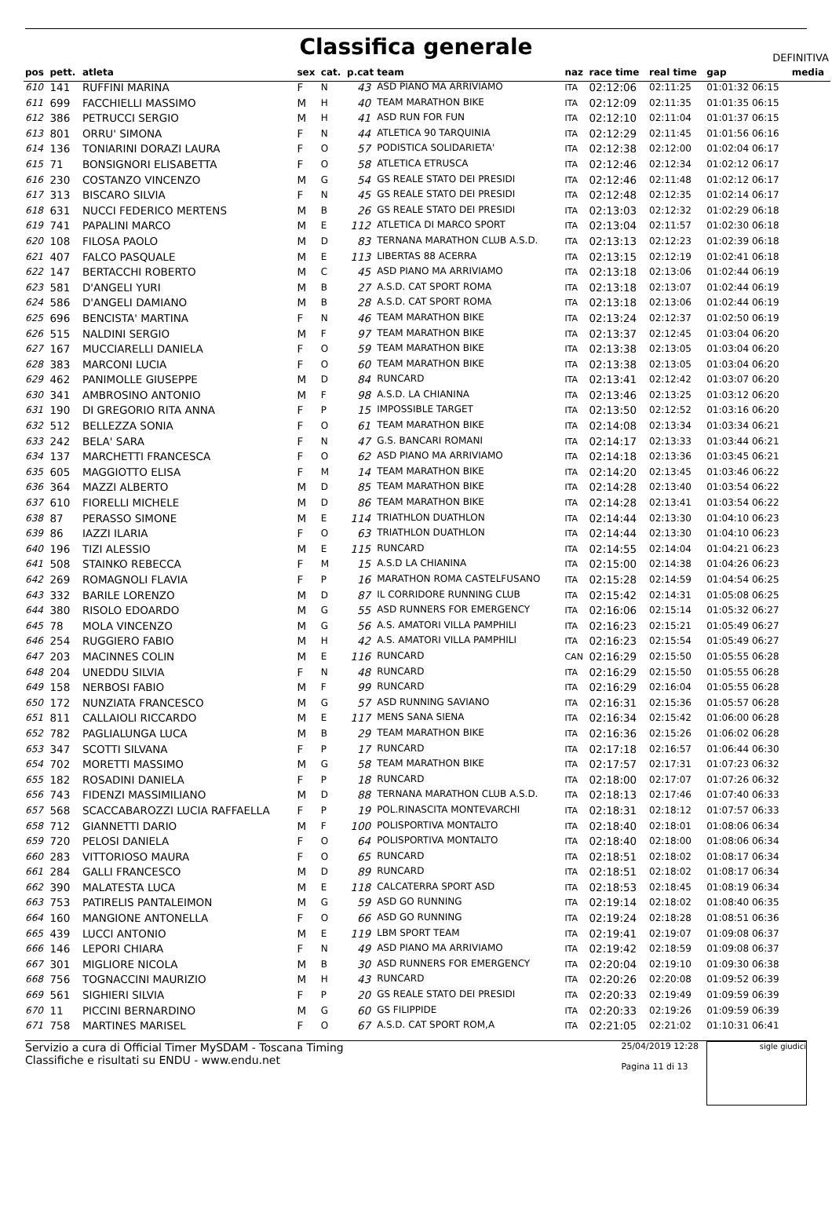Classifica generale
DEFINITIVA
| pos | pett. | atleta | sex | cat. | p.cat team | | naz | race time | real time | gap | media |
| --- | --- | --- | --- | --- | --- | --- | --- | --- | --- | --- | --- |
| 610 | 141 | RUFFINI MARINA | F | N | 43 | ASD PIANO MA ARRIVIAMO | ITA | 02:12:06 | 02:11:25 | 01:01:32 06:15 | |
| 611 | 699 | FACCHIELLI MASSIMO | M | H | 40 | TEAM MARATHON BIKE | ITA | 02:12:09 | 02:11:35 | 01:01:35 06:15 | |
| 612 | 386 | PETRUCCI SERGIO | M | H | 41 | ASD RUN FOR FUN | ITA | 02:12:10 | 02:11:04 | 01:01:37 06:15 | |
| 613 | 801 | ORRU' SIMONA | F | N | 44 | ATLETICA 90 TARQUINIA | ITA | 02:12:29 | 02:11:45 | 01:01:56 06:16 | |
| 614 | 136 | TONIARINI DORAZI LAURA | F | O | 57 | PODISTICA SOLIDARIETA' | ITA | 02:12:38 | 02:12:00 | 01:02:04 06:17 | |
| 615 | 71 | BONSIGNORI ELISABETTA | F | O | 58 | ATLETICA ETRUSCA | ITA | 02:12:46 | 02:12:34 | 01:02:12 06:17 | |
| 616 | 230 | COSTANZO VINCENZO | M | G | 54 | GS REALE STATO DEI PRESIDI | ITA | 02:12:46 | 02:11:48 | 01:02:12 06:17 | |
| 617 | 313 | BISCARO SILVIA | F | N | 45 | GS REALE STATO DEI PRESIDI | ITA | 02:12:48 | 02:12:35 | 01:02:14 06:17 | |
| 618 | 631 | NUCCI FEDERICO MERTENS | M | B | 26 | GS REALE STATO DEI PRESIDI | ITA | 02:13:03 | 02:12:32 | 01:02:29 06:18 | |
| 619 | 741 | PAPALINI MARCO | M | E | 112 | ATLETICA DI MARCO SPORT | ITA | 02:13:04 | 02:11:57 | 01:02:30 06:18 | |
| 620 | 108 | FILOSA PAOLO | M | D | 83 | TERNANA MARATHON CLUB A.S.D. | ITA | 02:13:13 | 02:12:23 | 01:02:39 06:18 | |
| 621 | 407 | FALCO PASQUALE | M | E | 113 | LIBERTAS 88 ACERRA | ITA | 02:13:15 | 02:12:19 | 01:02:41 06:18 | |
| 622 | 147 | BERTACCHI ROBERTO | M | C | 45 | ASD PIANO MA ARRIVIAMO | ITA | 02:13:18 | 02:13:06 | 01:02:44 06:19 | |
| 623 | 581 | D'ANGELI YURI | M | B | 27 | A.S.D. CAT SPORT ROMA | ITA | 02:13:18 | 02:13:07 | 01:02:44 06:19 | |
| 624 | 586 | D'ANGELI DAMIANO | M | B | 28 | A.S.D. CAT SPORT ROMA | ITA | 02:13:18 | 02:13:06 | 01:02:44 06:19 | |
| 625 | 696 | BENCISTA' MARTINA | F | N | 46 | TEAM MARATHON BIKE | ITA | 02:13:24 | 02:12:37 | 01:02:50 06:19 | |
| 626 | 515 | NALDINI SERGIO | M | F | 97 | TEAM MARATHON BIKE | ITA | 02:13:37 | 02:12:45 | 01:03:04 06:20 | |
| 627 | 167 | MUCCIARELLI DANIELA | F | O | 59 | TEAM MARATHON BIKE | ITA | 02:13:38 | 02:13:05 | 01:03:04 06:20 | |
| 628 | 383 | MARCONI LUCIA | F | O | 60 | TEAM MARATHON BIKE | ITA | 02:13:38 | 02:13:05 | 01:03:04 06:20 | |
| 629 | 462 | PANIMOLLE GIUSEPPE | M | D | 84 | RUNCARD | ITA | 02:13:41 | 02:12:42 | 01:03:07 06:20 | |
| 630 | 341 | AMBROSINO ANTONIO | M | F | 98 | A.S.D. LA CHIANINA | ITA | 02:13:46 | 02:13:25 | 01:03:12 06:20 | |
| 631 | 190 | DI GREGORIO RITA ANNA | F | P | 15 | IMPOSSIBLE TARGET | ITA | 02:13:50 | 02:12:52 | 01:03:16 06:20 | |
| 632 | 512 | BELLEZZA SONIA | F | O | 61 | TEAM MARATHON BIKE | ITA | 02:14:08 | 02:13:34 | 01:03:34 06:21 | |
| 633 | 242 | BELA' SARA | F | N | 47 | G.S. BANCARI ROMANI | ITA | 02:14:17 | 02:13:33 | 01:03:44 06:21 | |
| 634 | 137 | MARCHETTI FRANCESCA | F | O | 62 | ASD PIANO MA ARRIVIAMO | ITA | 02:14:18 | 02:13:36 | 01:03:45 06:21 | |
| 635 | 605 | MAGGIOTTO ELISA | F | M | 14 | TEAM MARATHON BIKE | ITA | 02:14:20 | 02:13:45 | 01:03:46 06:22 | |
| 636 | 364 | MAZZI ALBERTO | M | D | 85 | TEAM MARATHON BIKE | ITA | 02:14:28 | 02:13:40 | 01:03:54 06:22 | |
| 637 | 610 | FIORELLI MICHELE | M | D | 86 | TEAM MARATHON BIKE | ITA | 02:14:28 | 02:13:41 | 01:03:54 06:22 | |
| 638 | 87 | PERASSO SIMONE | M | E | 114 | TRIATHLON DUATHLON | ITA | 02:14:44 | 02:13:30 | 01:04:10 06:23 | |
| 639 | 86 | IAZZI ILARIA | F | O | 63 | TRIATHLON DUATHLON | ITA | 02:14:44 | 02:13:30 | 01:04:10 06:23 | |
| 640 | 196 | TIZI ALESSIO | M | E | 115 | RUNCARD | ITA | 02:14:55 | 02:14:04 | 01:04:21 06:23 | |
| 641 | 508 | STAINKO REBECCA | F | M | 15 | A.S.D LA CHIANINA | ITA | 02:15:00 | 02:14:38 | 01:04:26 06:23 | |
| 642 | 269 | ROMAGNOLI FLAVIA | F | P | 16 | MARATHON ROMA CASTELFUSANO | ITA | 02:15:28 | 02:14:59 | 01:04:54 06:25 | |
| 643 | 332 | BARILE LORENZO | M | D | 87 | IL CORRIDORE RUNNING CLUB | ITA | 02:15:42 | 02:14:31 | 01:05:08 06:25 | |
| 644 | 380 | RISOLO EDOARDO | M | G | 55 | ASD RUNNERS FOR EMERGENCY | ITA | 02:16:06 | 02:15:14 | 01:05:32 06:27 | |
| 645 | 78 | MOLA VINCENZO | M | G | 56 | A.S. AMATORI VILLA PAMPHILI | ITA | 02:16:23 | 02:15:21 | 01:05:49 06:27 | |
| 646 | 254 | RUGGIERO FABIO | M | H | 42 | A.S. AMATORI VILLA PAMPHILI | ITA | 02:16:23 | 02:15:54 | 01:05:49 06:27 | |
| 647 | 203 | MACINNES COLIN | M | E | 116 | RUNCARD | CAN | 02:16:29 | 02:15:50 | 01:05:55 06:28 | |
| 648 | 204 | UNEDDU SILVIA | F | N | 48 | RUNCARD | ITA | 02:16:29 | 02:15:50 | 01:05:55 06:28 | |
| 649 | 158 | NERBOSI FABIO | M | F | 99 | RUNCARD | ITA | 02:16:29 | 02:16:04 | 01:05:55 06:28 | |
| 650 | 172 | NUNZIATA FRANCESCO | M | G | 57 | ASD RUNNING SAVIANO | ITA | 02:16:31 | 02:15:36 | 01:05:57 06:28 | |
| 651 | 811 | CALLAIOLI RICCARDO | M | E | 117 | MENS SANA SIENA | ITA | 02:16:34 | 02:15:42 | 01:06:00 06:28 | |
| 652 | 782 | PAGLIALUNGA LUCA | M | B | 29 | TEAM MARATHON BIKE | ITA | 02:16:36 | 02:15:26 | 01:06:02 06:28 | |
| 653 | 347 | SCOTTI SILVANA | F | P | 17 | RUNCARD | ITA | 02:17:18 | 02:16:57 | 01:06:44 06:30 | |
| 654 | 702 | MORETTI MASSIMO | M | G | 58 | TEAM MARATHON BIKE | ITA | 02:17:57 | 02:17:31 | 01:07:23 06:32 | |
| 655 | 182 | ROSADINI DANIELA | F | P | 18 | RUNCARD | ITA | 02:18:00 | 02:17:07 | 01:07:26 06:32 | |
| 656 | 743 | FIDENZI MASSIMILIANO | M | D | 88 | TERNANA MARATHON CLUB A.S.D. | ITA | 02:18:13 | 02:17:46 | 01:07:40 06:33 | |
| 657 | 568 | SCACCABAROZZI LUCIA RAFFAELLA | F | P | 19 | POL.RINASCITA MONTEVARCHI | ITA | 02:18:31 | 02:18:12 | 01:07:57 06:33 | |
| 658 | 712 | GIANNETTI DARIO | M | F | 100 | POLISPORTIVA MONTALTO | ITA | 02:18:40 | 02:18:01 | 01:08:06 06:34 | |
| 659 | 720 | PELOSI DANIELA | F | O | 64 | POLISPORTIVA MONTALTO | ITA | 02:18:40 | 02:18:00 | 01:08:06 06:34 | |
| 660 | 283 | VITTORIOSO MAURA | F | O | 65 | RUNCARD | ITA | 02:18:51 | 02:18:02 | 01:08:17 06:34 | |
| 661 | 284 | GALLI FRANCESCO | M | D | 89 | RUNCARD | ITA | 02:18:51 | 02:18:02 | 01:08:17 06:34 | |
| 662 | 390 | MALATESTA LUCA | M | E | 118 | CALCATERRA SPORT ASD | ITA | 02:18:53 | 02:18:45 | 01:08:19 06:34 | |
| 663 | 753 | PATIRELIS PANTALEIMON | M | G | 59 | ASD GO RUNNING | ITA | 02:19:14 | 02:18:02 | 01:08:40 06:35 | |
| 664 | 160 | MANGIONE ANTONELLA | F | O | 66 | ASD GO RUNNING | ITA | 02:19:24 | 02:18:28 | 01:08:51 06:36 | |
| 665 | 439 | LUCCI ANTONIO | M | E | 119 | LBM SPORT TEAM | ITA | 02:19:41 | 02:19:07 | 01:09:08 06:37 | |
| 666 | 146 | LEPORI CHIARA | F | N | 49 | ASD PIANO MA ARRIVIAMO | ITA | 02:19:42 | 02:18:59 | 01:09:08 06:37 | |
| 667 | 301 | MIGLIORE NICOLA | M | B | 30 | ASD RUNNERS FOR EMERGENCY | ITA | 02:20:04 | 02:19:10 | 01:09:30 06:38 | |
| 668 | 756 | TOGNACCINI MAURIZIO | M | H | 43 | RUNCARD | ITA | 02:20:26 | 02:20:08 | 01:09:52 06:39 | |
| 669 | 561 | SIGHIERI SILVIA | F | P | 20 | GS REALE STATO DEI PRESIDI | ITA | 02:20:33 | 02:19:49 | 01:09:59 06:39 | |
| 670 | 11 | PICCINI BERNARDINO | M | G | 60 | GS FILIPPIDE | ITA | 02:20:33 | 02:19:26 | 01:09:59 06:39 | |
| 671 | 758 | MARTINES MARISEL | F | O | 67 | A.S.D. CAT SPORT ROM,A | ITA | 02:21:05 | 02:21:02 | 01:10:31 06:41 | |
Servizio a cura di Official Timer MySDAM - Toscana Timing
Classifiche e risultati su ENDU - www.endu.net
25/04/2019 12:28
Pagina 11 di 13
sigle giudici